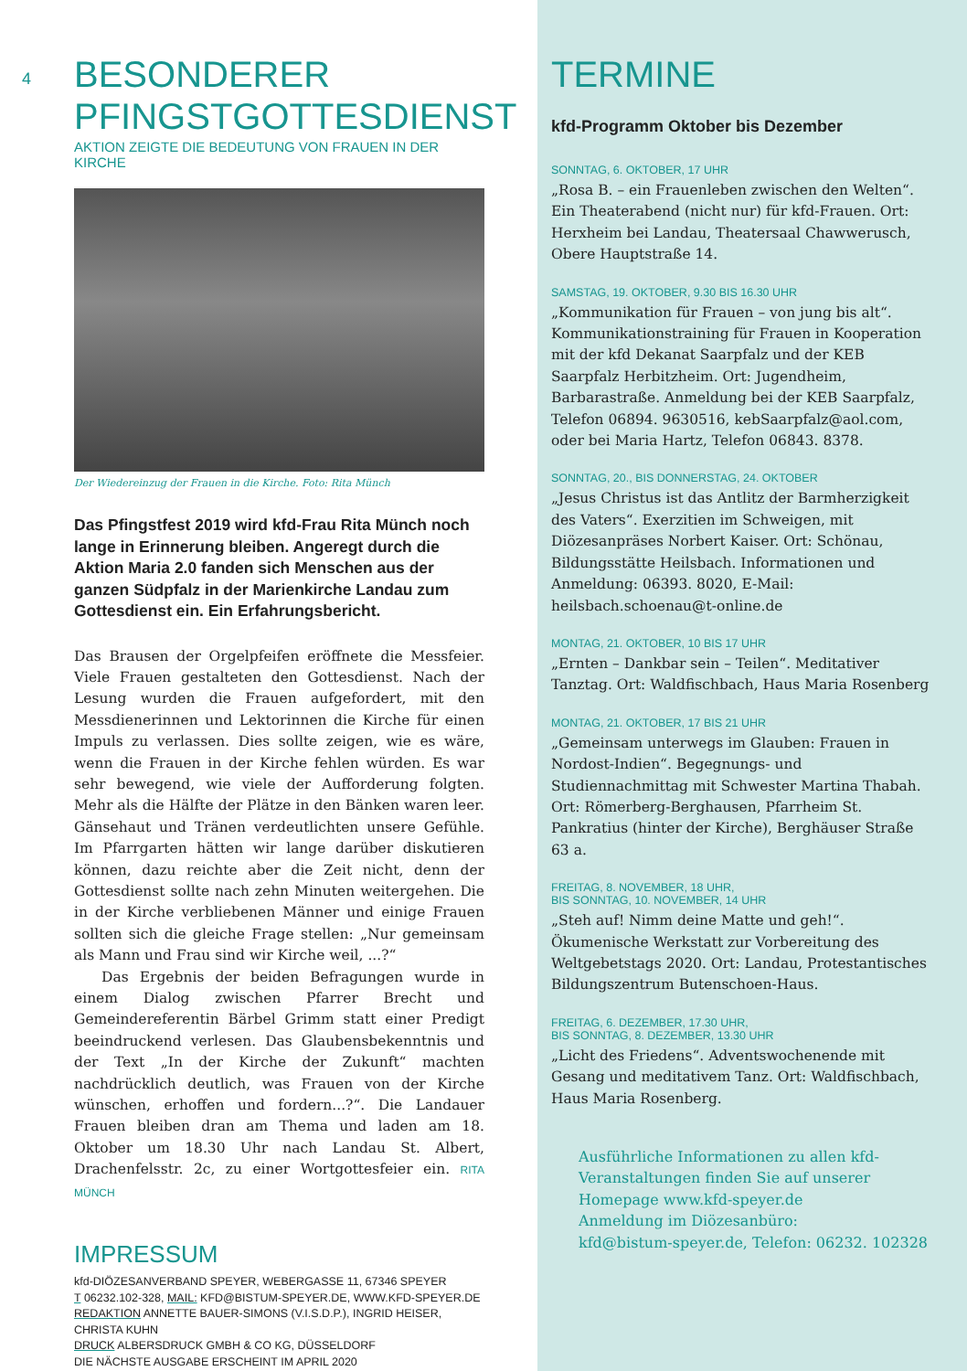4
BESONDERER
PFINGSTGOTTESDIENST
AKTION ZEIGTE DIE BEDEUTUNG VON FRAUEN IN DER KIRCHE
Der Wiedereinzug der Frauen in die Kirche. Foto: Rita Münch
Das Pfingstfest 2019 wird kfd-Frau Rita Münch noch lange in Erinnerung bleiben. Angeregt durch die Aktion Maria 2.0 fanden sich Menschen aus der ganzen Südpfalz in der Marienkirche Landau zum Gottesdienst ein. Ein Erfahrungsbericht.
Das Brausen der Orgelpfeifen eröffnete die Messfeier. Viele Frauen gestalteten den Gottesdienst. Nach der Lesung wurden die Frauen aufgefordert, mit den Messdienerinnen und Lektorinnen die Kirche für einen Impuls zu verlassen. Dies sollte zeigen, wie es wäre, wenn die Frauen in der Kirche fehlen würden. Es war sehr bewegend, wie viele der Aufforderung folgten. Mehr als die Hälfte der Plätze in den Bänken waren leer. Gänsehaut und Tränen verdeutlichten unsere Gefühle. Im Pfarrgarten hätten wir lange darüber diskutieren können, dazu reichte aber die Zeit nicht, denn der Gottesdienst sollte nach zehn Minuten weitergehen. Die in der Kirche verbliebenen Männer und einige Frauen sollten sich die gleiche Frage stellen: „Nur gemeinsam als Mann und Frau sind wir Kirche weil, ...?“
Das Ergebnis der beiden Befragungen wurde in einem Dialog zwischen Pfarrer Brecht und Gemeindereferentin Bärbel Grimm statt einer Predigt beeindruckend verlesen. Das Glaubensbekenntnis und der Text „In der Kirche der Zukunft“ machten nachdrücklich deutlich, was Frauen von der Kirche wünschen, erhoffen und fordern...?“. Die Landauer Frauen bleiben dran am Thema und laden am 18. Oktober um 18.30 Uhr nach Landau St. Albert, Drachenfelsstr. 2c, zu einer Wortgottesfeier ein. RITA MÜNCH
IMPRESSUM
kfd-DIÖZESANVERBAND SPEYER, WEBERGASSE 11, 67346 SPEYER
T 06232.102-328, MAIL: KFD@BISTUM-SPEYER.DE, WWW.KFD-SPEYER.DE
REDAKTION ANNETTE BAUER-SIMONS (V.I.S.D.P.), INGRID HEISER, CHRISTA KUHN
DRUCK ALBERSDRUCK GMBH & CO KG, DÜSSELDORF
DIE NÄCHSTE AUSGABE ERSCHEINT IM APRIL 2020
TERMINE
kfd-Programm Oktober bis Dezember
SONNTAG, 6. OKTOBER, 17 UHR
„Rosa B. – ein Frauenleben zwischen den Welten“. Ein Theaterabend (nicht nur) für kfd-Frauen. Ort: Herxheim bei Landau, Theatersaal Chawwerusch, Obere Hauptstraße 14.
SAMSTAG, 19. OKTOBER, 9.30 BIS 16.30 UHR
„Kommunikation für Frauen – von jung bis alt“. Kommunikationstraining für Frauen in Kooperation mit der kfd Dekanat Saarpfalz und der KEB Saarpfalz Herbitzheim. Ort: Jugendheim, Barbarastraße. Anmeldung bei der KEB Saarpfalz, Telefon 06894. 9630516, kebSaarpfalz@aol.com, oder bei Maria Hartz, Telefon 06843. 8378.
SONNTAG, 20., BIS DONNERSTAG, 24. OKTOBER
„Jesus Christus ist das Antlitz der Barmherzigkeit des Vaters“. Exerzitien im Schweigen, mit Diözesanpräses Norbert Kaiser. Ort: Schönau, Bildungsstätte Heilsbach. Informationen und Anmeldung: 06393. 8020, E-Mail: heilsbach.schoenau@t-online.de
MONTAG, 21. OKTOBER, 10 BIS 17 UHR
„Ernten – Dankbar sein – Teilen“. Meditativer Tanztag. Ort: Waldfischbach, Haus Maria Rosenberg
MONTAG, 21. OKTOBER, 17 BIS 21 UHR
„Gemeinsam unterwegs im Glauben: Frauen in Nordost-Indien“. Begegnungs- und Studiennachmittag mit Schwester Martina Thabah. Ort: Römerberg-Berghausen, Pfarrheim St. Pankratius (hinter der Kirche), Berghäuser Straße 63 a.
FREITAG, 8. NOVEMBER, 18 UHR,
BIS SONNTAG, 10. NOVEMBER, 14 UHR
„Steh auf! Nimm deine Matte und geh!“. Ökumenische Werkstatt zur Vorbereitung des Weltgebetstags 2020. Ort: Landau, Protestantisches Bildungszentrum Butenschoen-Haus.
FREITAG, 6. DEZEMBER, 17.30 UHR,
BIS SONNTAG, 8. DEZEMBER, 13.30 UHR
„Licht des Friedens“. Adventswochenende mit Gesang und meditativem Tanz. Ort: Waldfischbach, Haus Maria Rosenberg.
Ausführliche Informationen zu allen kfd-Veranstaltungen finden Sie auf unserer Homepage www.kfd-speyer.de
Anmeldung im Diözesanbüro:
kfd@bistum-speyer.de, Telefon: 06232. 102328